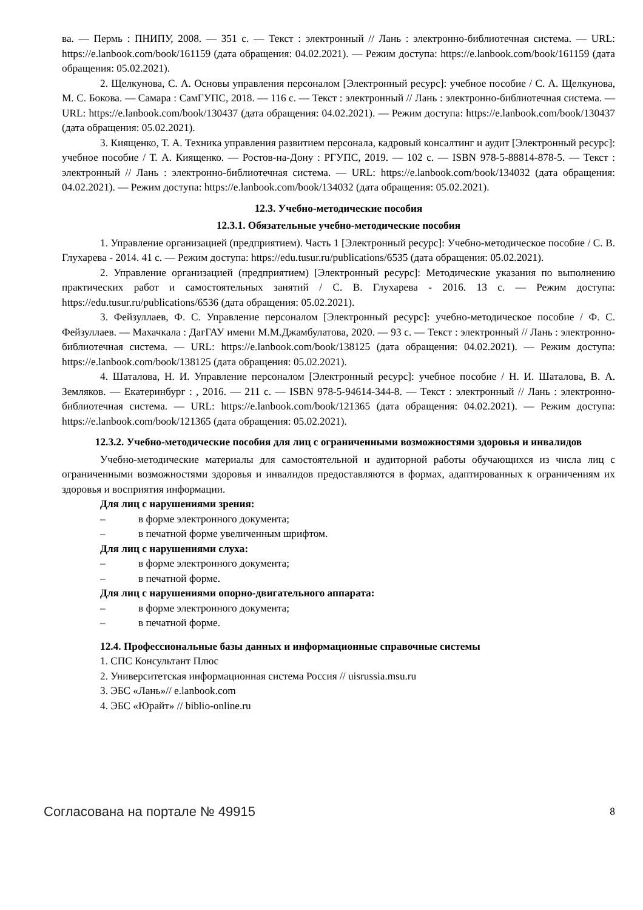ва. — Пермь : ПНИПУ, 2008. — 351 с. — Текст : электронный // Лань : электронно-библиотечная система. — URL: https://e.lanbook.com/book/161159 (дата обращения: 04.02.2021). — Режим доступа: https://e.lanbook.com/book/161159 (дата обращения: 05.02.2021).
2. Щелкунова, С. А. Основы управления персоналом [Электронный ресурс]: учебное пособие / С. А. Щелкунова, М. С. Бокова. — Самара : СамГУПС, 2018. — 116 с. — Текст : электронный // Лань : электронно-библиотечная система. — URL: https://e.lanbook.com/book/130437 (дата обращения: 04.02.2021). — Режим доступа: https://e.lanbook.com/book/130437 (дата обращения: 05.02.2021).
3. Киященко, Т. А. Техника управления развитием персонала, кадровый консалтинг и аудит [Электронный ресурс]: учебное пособие / Т. А. Киященко. — Ростов-на-Дону : РГУПС, 2019. — 102 с. — ISBN 978-5-88814-878-5. — Текст : электронный // Лань : электронно-библиотечная система. — URL: https://e.lanbook.com/book/134032 (дата обращения: 04.02.2021). — Режим доступа: https://e.lanbook.com/book/134032 (дата обращения: 05.02.2021).
12.3. Учебно-методические пособия
12.3.1. Обязательные учебно-методические пособия
1. Управление организацией (предприятием). Часть 1 [Электронный ресурс]: Учебно-методическое пособие / С. В. Глухарева - 2014. 41 с. — Режим доступа: https://edu.tusur.ru/publications/6535 (дата обращения: 05.02.2021).
2. Управление организацией (предприятием) [Электронный ресурс]: Методические указания по выполнению практических работ и самостоятельных занятий / С. В. Глухарева - 2016. 13 с. — Режим доступа: https://edu.tusur.ru/publications/6536 (дата обращения: 05.02.2021).
3. Фейзуллаев, Ф. С. Управление персоналом [Электронный ресурс]: учебно-методическое пособие / Ф. С. Фейзуллаев. — Махачкала : ДагГАУ имени М.М.Джамбулатова, 2020. — 93 с. — Текст : электронный // Лань : электронно-библиотечная система. — URL: https://e.lanbook.com/book/138125 (дата обращения: 04.02.2021). — Режим доступа: https://e.lanbook.com/book/138125 (дата обращения: 05.02.2021).
4. Шаталова, Н. И. Управление персоналом [Электронный ресурс]: учебное пособие / Н. И. Шаталова, В. А. Земляков. — Екатеринбург : , 2016. — 211 с. — ISBN 978-5-94614-344-8. — Текст : электронный // Лань : электронно-библиотечная система. — URL: https://e.lanbook.com/book/121365 (дата обращения: 04.02.2021). — Режим доступа: https://e.lanbook.com/book/121365 (дата обращения: 05.02.2021).
12.3.2. Учебно-методические пособия для лиц с ограниченными возможностями здоровья и инвалидов
Учебно-методические материалы для самостоятельной и аудиторной работы обучающихся из числа лиц с ограниченными возможностями здоровья и инвалидов предоставляются в формах, адаптированных к ограничениям их здоровья и восприятия информации.
Для лиц с нарушениями зрения:
– в форме электронного документа;
– в печатной форме увеличенным шрифтом.
Для лиц с нарушениями слуха:
– в форме электронного документа;
– в печатной форме.
Для лиц с нарушениями опорно-двигательного аппарата:
– в форме электронного документа;
– в печатной форме.
12.4. Профессиональные базы данных и информационные справочные системы
1. СПС Консультант Плюс
2. Университетская информационная система Россия // uisrussia.msu.ru
3. ЭБС «Лань»// e.lanbook.com
4. ЭБС «Юрайт» // biblio-online.ru
Согласована на портале № 49915 8